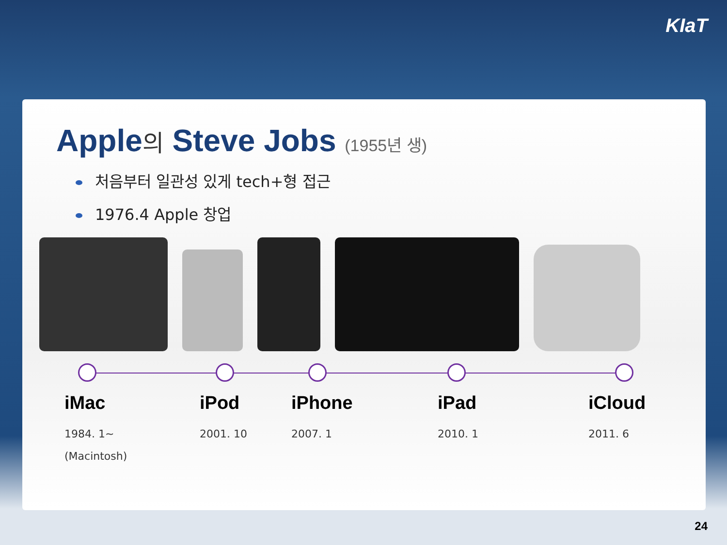KIaT
Apple의 Steve Jobs (1955년 생)
처음부터 일관성 있게 tech+형 접근
1976.4 Apple 창업
iMac
1984. 1~
(Macintosh)
iPod
2001. 10
iPhone
2007. 1
iPad
2010. 1
iCloud
2011. 6
24